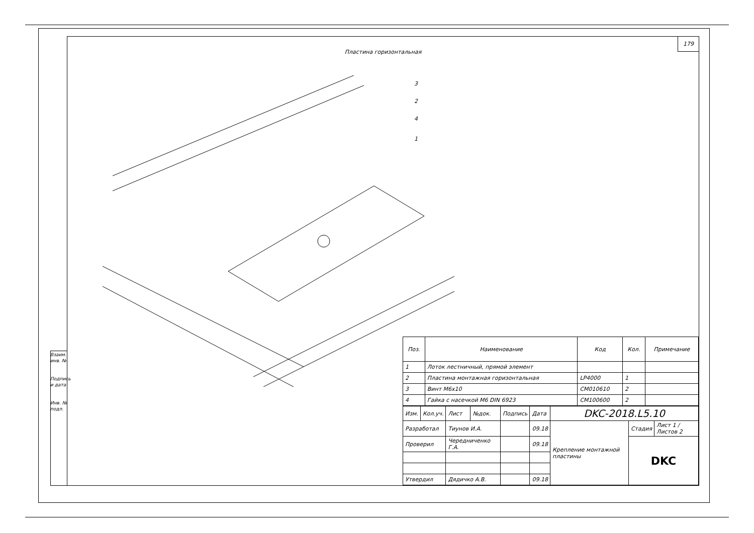179
Пластина горизонтальная
3
2
4
1
| Поз. | Наименование | Код | Кол. | Примечание |
| --- | --- | --- | --- | --- |
| 1 | Лоток лестничный, прямой элемент | | | |
| 2 | Пластина монтажная горизонтальная | LP4000 | 1 | |
| 3 | Винт М6х10 | CM010610 | 2 | |
| 4 | Гайка с насечкой М6 DIN 6923 | CM100600 | 2 | |
| Изм. | Кол.уч. | Лист | №док. | Подпись | Дата | DKC-2018.L5.10 | | |
| Разработал | | Тиунов И.А. | | | 09.18 | Крепление монтажной пластины | Стадия | Лист 1 / Листов 2 |
| Проверил | | Чередниченко Г.А. | | | 09.18 | | DKC | |
| Утвердил | | Дядичко А.В. | | | 09.18 | | | |
Взаим. инв. №
Подпись и дата
Инв. № подл.